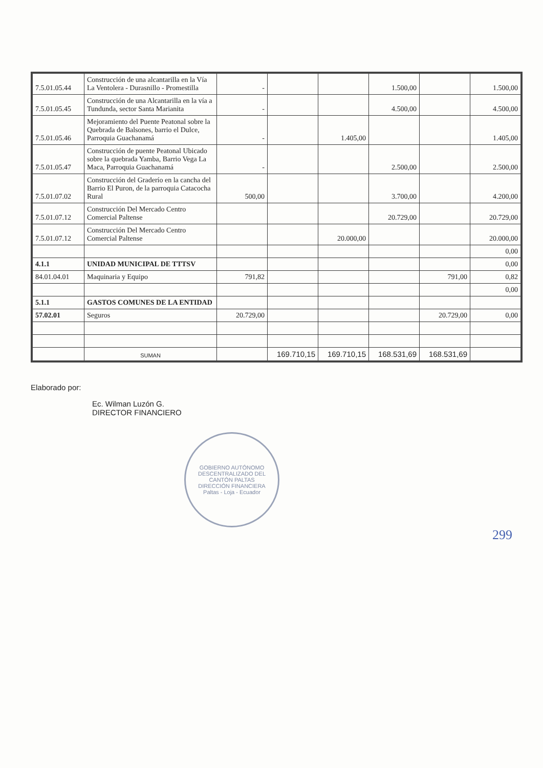| 7.5.01.05.44 | Construcción de una alcantarilla en la Vía La Ventolera - Durasnillo - Promestilla | - | | | 1.500,00 | | 1.500,00 |
| 7.5.01.05.45 | Construcción de una Alcantarilla en la vía a Tundunda, sector Santa Marianita | - | | | 4.500,00 | | 4.500,00 |
| 7.5.01.05.46 | Mejoramiento del Puente Peatonal sobre la Quebrada de Balsones, barrio el Dulce, Parroquia Guachanamá | - | | 1.405,00 | | | 1.405,00 |
| 7.5.01.05.47 | Construcción de puente Peatonal Ubicado sobre la quebrada Yamba, Barrio Vega La Maca, Parroquia Guachanamá | - | | | 2.500,00 | | 2.500,00 |
| 7.5.01.07.02 | Construcción del Graderío en la cancha del Barrio El Puron, de la parroquia Catacocha Rural | 500,00 | | | 3.700,00 | | 4.200,00 |
| 7.5.01.07.12 | Construcción Del Mercado Centro Comercial Paltense | | | | 20.729,00 | | 20.729,00 |
| 7.5.01.07.12 | Construcción Del Mercado Centro Comercial Paltense | | | 20.000,00 | | | 20.000,00 |
| | | | | | | | 0,00 |
| 4.1.1 | UNIDAD MUNICIPAL DE TTTSV | | | | | | 0,00 |
| 84.01.04.01 | Maquinaria y Equipo | 791,82 | | | | 791,00 | 0,82 |
| | | | | | | | 0,00 |
| 5.1.1 | GASTOS COMUNES DE LA ENTIDAD | | | | | | |
| 57.02.01 | Seguros | 20.729,00 | | | | 20.729,00 | 0,00 |
| | SUMAN | | 169.710,15 | 169.710,15 | 168.531,69 | 168.531,69 | |
Elaborado por:
Ec. Wilman Luzón G.
DIRECTOR FINANCIERO
GOBIERNO AUTÓNOMO DESCENTRALIZADO DEL CANTÓN PALTAS
DIRECCIÓN FINANCIERA
Paltas - Loja - Ecuador
299